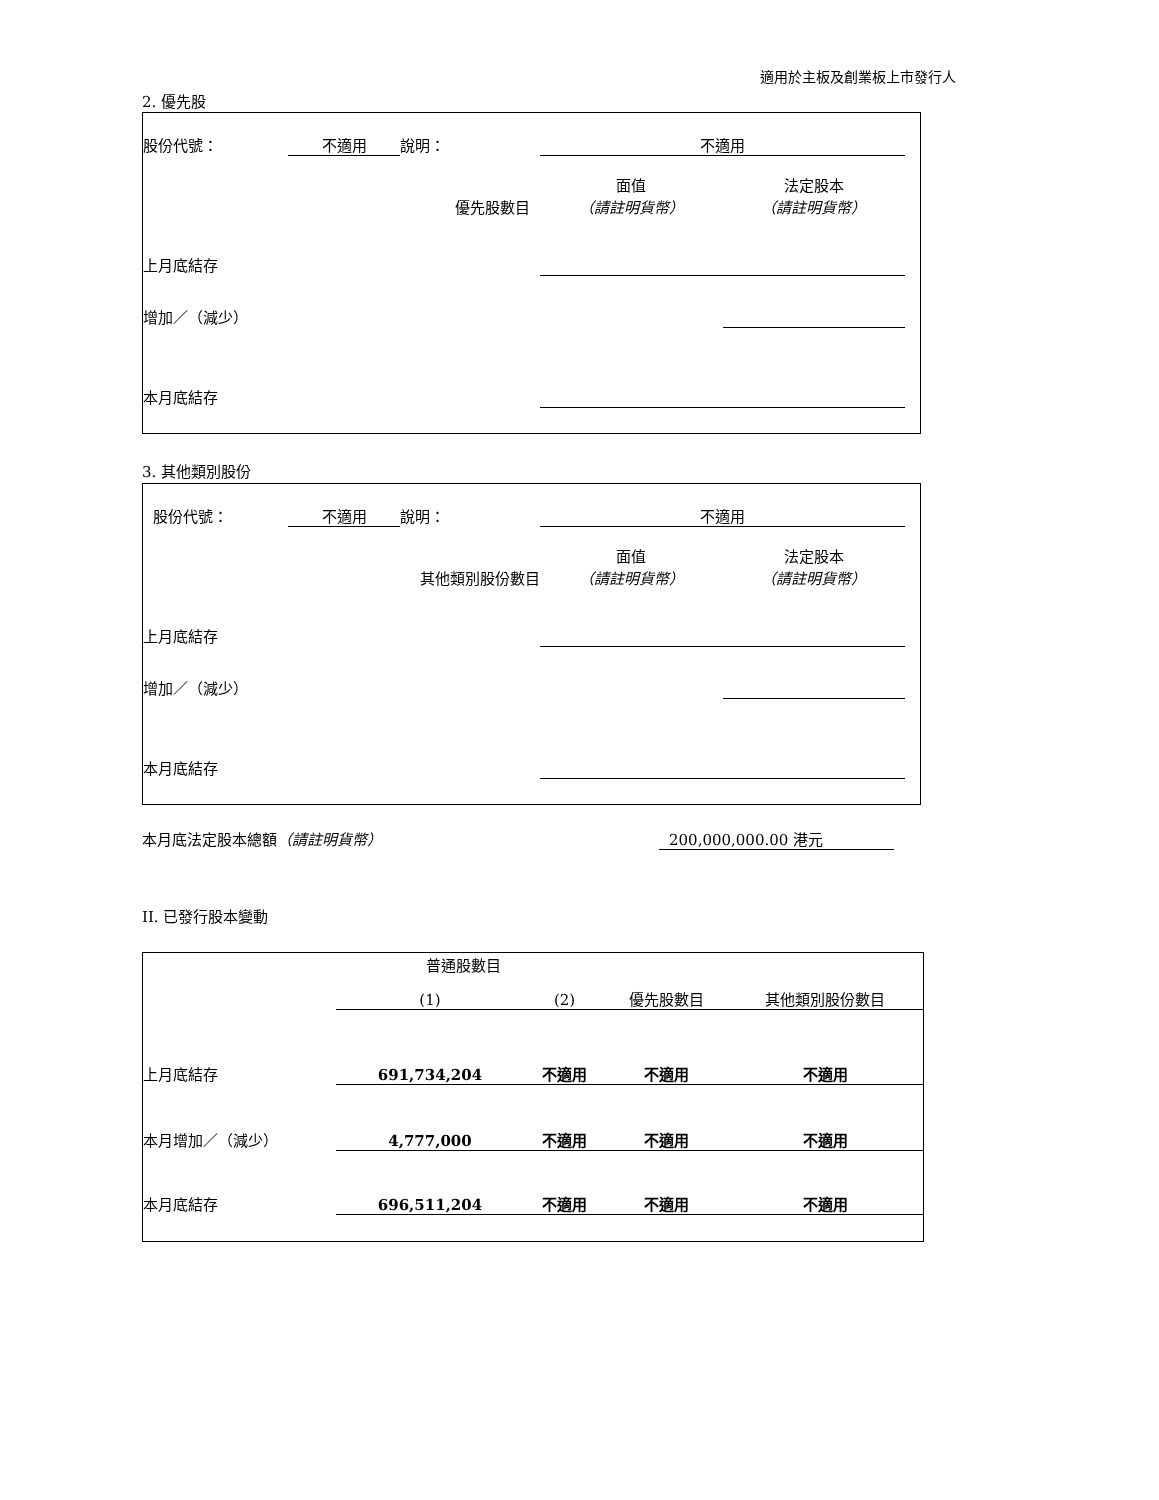適用於主板及創業板上市發行人
2. 優先股
| 股份代號： | 不適用 | 說明： | 不適用 | | | | |
| | | | | 面值 | | 法定股本 | |
| 優先股數目 | | | | （請註明貨幣） | | （請註明貨幣） | |
| 上月底結存 | | | | | | | |
| 增加／（減少） | | | | | | | |
| 本月底結存 | | | | | | | |
3. 其他類別股份
| 股份代號： | 不適用 | 說明： | 不適用 | | | | |
| | | | | 面值 | | 法定股本 | |
| 其他類別股份數目 | | | | （請註明貨幣） | | （請註明貨幣） | |
| 上月底結存 | | | | | | | |
| 增加／（減少） | | | | | | | |
| 本月底結存 | | | | | | | |
本月底法定股本總額（請註明貨幣） 200,000,000.00 港元
II. 已發行股本變動
| | 普通股數目 | | | |
| | (1) | (2) | 優先股數目 | 其他類別股份數目 |
| 上月底結存 | 691,734,204 | 不適用 | 不適用 | 不適用 |
| 本月增加／（減少） | 4,777,000 | 不適用 | 不適用 | 不適用 |
| 本月底結存 | 696,511,204 | 不適用 | 不適用 | 不適用 |